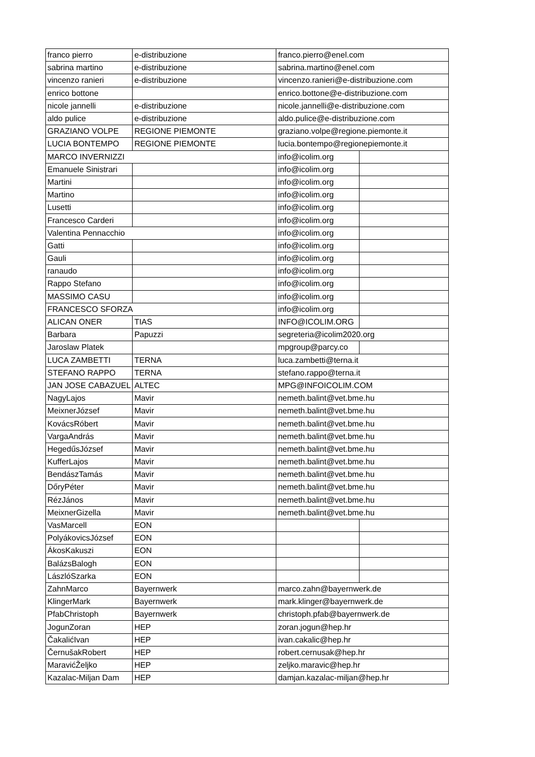| franco pierro | e-distribuzione | franco.pierro@enel.com | |
| sabrina martino | e-distribuzione | sabrina.martino@enel.com | |
| vincenzo ranieri | e-distribuzione | vincenzo.ranieri@e-distribuzione.com | |
| enrico bottone | | enrico.bottone@e-distribuzione.com | |
| nicole jannelli | e-distribuzione | nicole.jannelli@e-distribuzione.com | |
| aldo pulice | e-distribuzione | aldo.pulice@e-distribuzione.com | |
| GRAZIANO VOLPE | REGIONE PIEMONTE | graziano.volpe@regione.piemonte.it | |
| LUCIA BONTEMPO | REGIONE PIEMONTE | lucia.bontempo@regionepiemonte.it | |
| MARCO INVERNIZZI | | info@icolim.org | |
| Emanuele Sinistrari | | info@icolim.org | |
| Martini | | info@icolim.org | |
| Martino | | info@icolim.org | |
| Lusetti | | info@icolim.org | |
| Francesco Carderi | | info@icolim.org | |
| Valentina Pennacchio | | info@icolim.org | |
| Gatti | | info@icolim.org | |
| Gauli | | info@icolim.org | |
| ranaudo | | info@icolim.org | |
| Rappo Stefano | | info@icolim.org | |
| MASSIMO CASU | | info@icolim.org | |
| FRANCESCO SFORZA | | info@icolim.org | |
| ALICAN ONER | TIAS | INFO@ICOLIM.ORG | |
| Barbara | Papuzzi | segreteria@icolim2020.org | |
| Jaroslaw Platek | | mpgroup@parcy.co | |
| LUCA ZAMBETTI | TERNA | luca.zambetti@terna.it | |
| STEFANO RAPPO | TERNA | stefano.rappo@terna.it | |
| JAN JOSE CABAZUEL | ALTEC | MPG@INFOICOLIM.COM | |
| NagyLajos | Mavir | nemeth.balint@vet.bme.hu | |
| MeixnerJózsef | Mavir | nemeth.balint@vet.bme.hu | |
| KovácsRóbert | Mavir | nemeth.balint@vet.bme.hu | |
| VargaAndrás | Mavir | nemeth.balint@vet.bme.hu | |
| HegedűsJózsef | Mavir | nemeth.balint@vet.bme.hu | |
| KufferLajos | Mavir | nemeth.balint@vet.bme.hu | |
| BendászTamás | Mavir | nemeth.balint@vet.bme.hu | |
| DőryPéter | Mavir | nemeth.balint@vet.bme.hu | |
| RézJános | Mavir | nemeth.balint@vet.bme.hu | |
| MeixnerGizella | Mavir | nemeth.balint@vet.bme.hu | |
| VasMarcell | EON | | |
| PolyákovicsJózsef | EON | | |
| ÁkosKakuszi | EON | | |
| BalázsBalogh | EON | | |
| LászlóSzarka | EON | | |
| ZahnMarco | Bayernwerk | marco.zahn@bayernwerk.de | |
| KlingerMark | Bayernwerk | mark.klinger@bayernwerk.de | |
| PfabChristoph | Bayernwerk | christoph.pfab@bayernwerk.de | |
| JogunZoran | HEP | zoran.jogun@hep.hr | |
| ČakalićIvan | HEP | ivan.cakalic@hep.hr | |
| ČernušakRobert | HEP | robert.cernusak@hep.hr | |
| MaravićŽeljko | HEP | zeljko.maravic@hep.hr | |
| Kazalac-Miljan Dam | HEP | damjan.kazalac-miljan@hep.hr | |